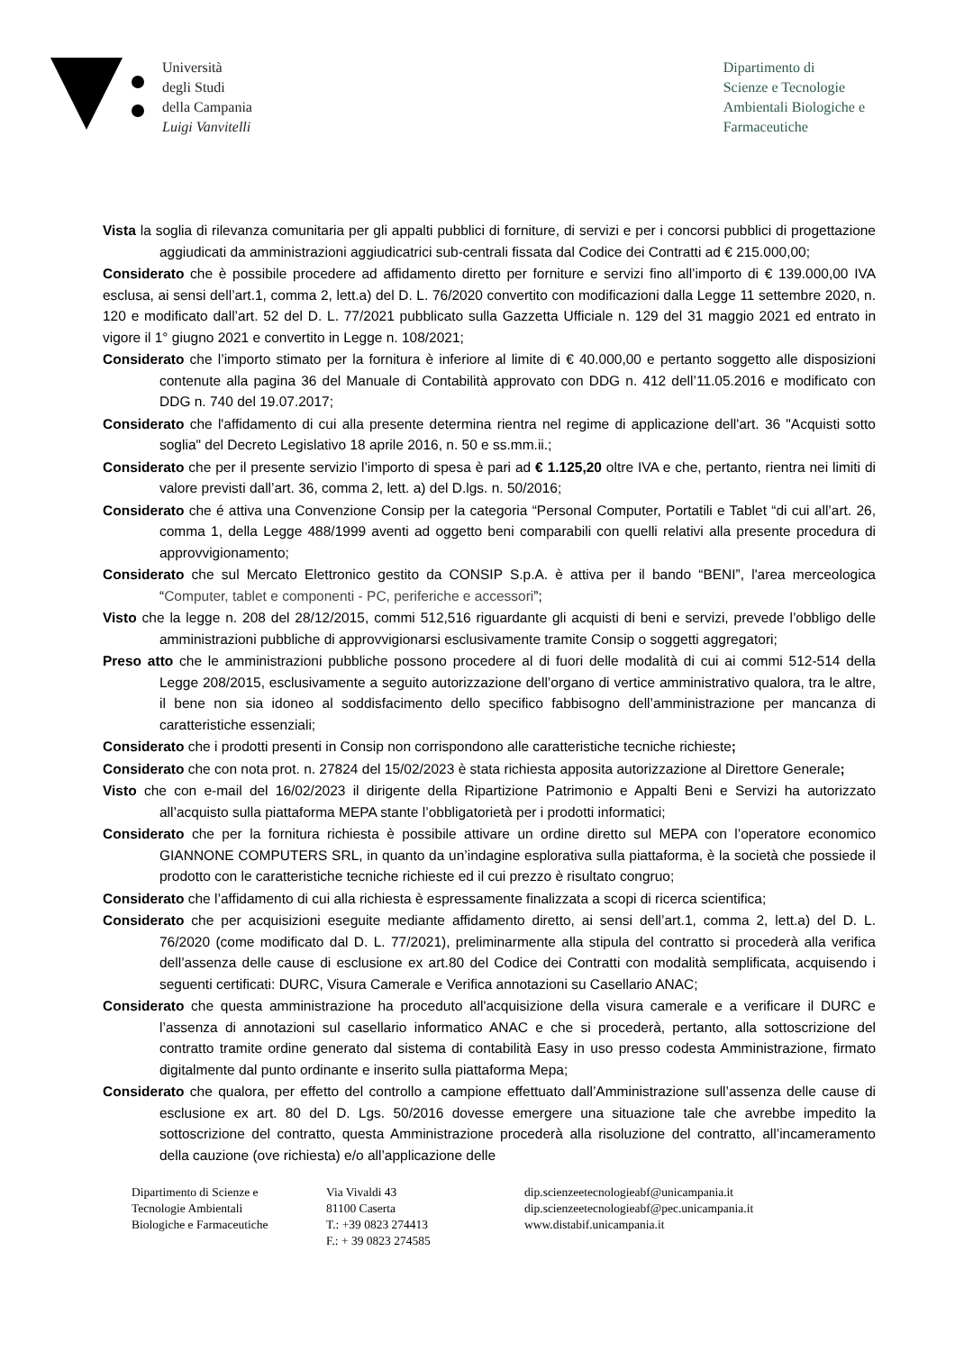Università
degli Studi
della Campania
Luigi Vanvitelli
Dipartimento di
Scienze e Tecnologie
Ambientali Biologiche e
Farmaceutiche
Vista la soglia di rilevanza comunitaria per gli appalti pubblici di forniture, di servizi e per i concorsi pubblici di progettazione aggiudicati da amministrazioni aggiudicatrici sub-centrali fissata dal Codice dei Contratti ad € 215.000,00;
Considerato che è possibile procedere ad affidamento diretto per forniture e servizi fino all’importo di € 139.000,00 IVA esclusa, ai sensi dell’art.1, comma 2, lett.a) del D. L. 76/2020 convertito con modificazioni dalla Legge 11 settembre 2020, n. 120 e modificato dall’art. 52 del D. L. 77/2021 pubblicato sulla Gazzetta Ufficiale n. 129 del 31 maggio 2021 ed entrato in vigore il 1° giugno 2021 e convertito in Legge n. 108/2021;
Considerato che l’importo stimato per la fornitura è inferiore al limite di € 40.000,00 e pertanto soggetto alle disposizioni contenute alla pagina 36 del Manuale di Contabilità approvato con DDG n. 412 dell’11.05.2016 e modificato con DDG n. 740 del 19.07.2017;
Considerato che l'affidamento di cui alla presente determina rientra nel regime di applicazione dell'art. 36 "Acquisti sotto soglia" del Decreto Legislativo 18 aprile 2016, n. 50 e ss.mm.ii.;
Considerato che per il presente servizio l’importo di spesa è pari ad € 1.125,20 oltre IVA e che, pertanto, rientra nei limiti di valore previsti dall’art. 36, comma 2, lett. a) del D.lgs. n. 50/2016;
Considerato che é attiva una Convenzione Consip per la categoria “Personal Computer, Portatili e Tablet “di cui all’art. 26, comma 1, della Legge 488/1999 aventi ad oggetto beni comparabili con quelli relativi alla presente procedura di approvvigionamento;
Considerato che sul Mercato Elettronico gestito da CONSIP S.p.A. è attiva per il bando “BENI”, l'area merceologica “Computer, tablet e componenti - PC, periferiche e accessori”;
Visto che la legge n. 208 del 28/12/2015, commi 512,516 riguardante gli acquisti di beni e servizi, prevede l’obbligo delle amministrazioni pubbliche di approvvigionarsi esclusivamente tramite Consip o soggetti aggregatori;
Preso atto che le amministrazioni pubbliche possono procedere al di fuori delle modalità di cui ai commi 512-514 della Legge 208/2015, esclusivamente a seguito autorizzazione dell’organo di vertice amministrativo qualora, tra le altre, il bene non sia idoneo al soddisfacimento dello specifico fabbisogno dell’amministrazione per mancanza di caratteristiche essenziali;
Considerato che i prodotti presenti in Consip non corrispondono alle caratteristiche tecniche richieste;
Considerato che con nota prot. n. 27824 del 15/02/2023 è stata richiesta apposita autorizzazione al Direttore Generale;
Visto che con e-mail del 16/02/2023 il dirigente della Ripartizione Patrimonio e Appalti Beni e Servizi ha autorizzato all’acquisto sulla piattaforma MEPA stante l’obbligatorietà per i prodotti informatici;
Considerato che per la fornitura richiesta è possibile attivare un ordine diretto sul MEPA con l’operatore economico GIANNONE COMPUTERS SRL, in quanto da un’indagine esplorativa sulla piattaforma, è la società che possiede il prodotto con le caratteristiche tecniche richieste ed il cui prezzo è risultato congruo;
Considerato che l’affidamento di cui alla richiesta è espressamente finalizzata a scopi di ricerca scientifica;
Considerato che per acquisizioni eseguite mediante affidamento diretto, ai sensi dell’art.1, comma 2, lett.a) del D. L. 76/2020 (come modificato dal D. L. 77/2021), preliminarmente alla stipula del contratto si procederà alla verifica dell’assenza delle cause di esclusione ex art.80 del Codice dei Contratti con modalità semplificata, acquisendo i seguenti certificati: DURC, Visura Camerale e Verifica annotazioni su Casellario ANAC;
Considerato che questa amministrazione ha proceduto all'acquisizione della visura camerale e a verificare il DURC e l’assenza di annotazioni sul casellario informatico ANAC e che si procederà, pertanto, alla sottoscrizione del contratto tramite ordine generato dal sistema di contabilità Easy in uso presso codesta Amministrazione, firmato digitalmente dal punto ordinante e inserito sulla piattaforma Mepa;
Considerato che qualora, per effetto del controllo a campione effettuato dall’Amministrazione sull’assenza delle cause di esclusione ex art. 80 del D. Lgs. 50/2016 dovesse emergere una situazione tale che avrebbe impedito la sottoscrizione del contratto, questa Amministrazione procederà alla risoluzione del contratto, all’incameramento della cauzione (ove richiesta) e/o all’applicazione delle
Dipartimento di Scienze e
Tecnologie Ambientali
Biologiche e Farmaceutiche
Via Vivaldi 43
81100 Caserta
T.: +39 0823 274413
F.: + 39 0823 274585
dip.scienzeetecnologieabf@unicampania.it
dip.scienzeetecnologieabf@pec.unicampania.it
www.distabif.unicampania.it